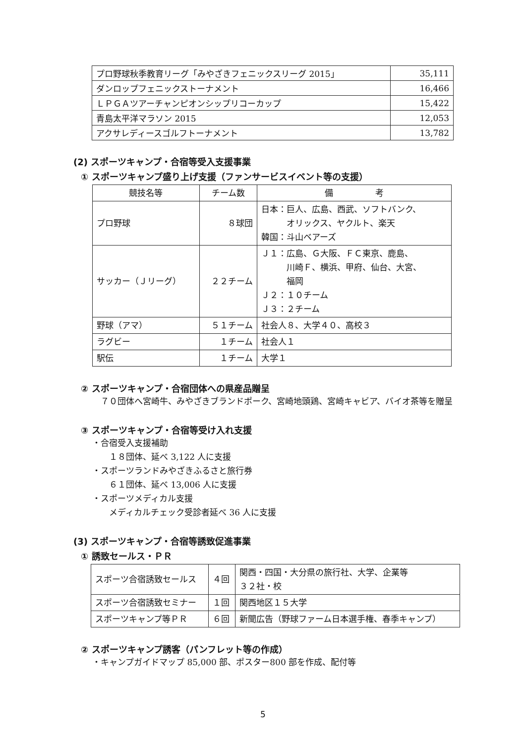| プロ野球秋季教育リーグ「みやざきフェニックスリーグ 2015」 | 35,111 |
| ダンロップフェニックストーナメント | 16,466 |
| ＬＰＧＡツアーチャンピオンシップリコーカップ | 15,422 |
| 青島太平洋マラソン 2015 | 12,053 |
| アクサレディースゴルフトーナメント | 13,782 |
(2) スポーツキャンプ・合宿等受入支援事業
① スポーツキャンプ盛り上げ支援（ファンサービスイベント等の支援）
| 競技名等 | チーム数 | 備 考 |
| --- | --- | --- |
| プロ野球 | ８球団 | 日本：巨人、広島、西武、ソフトバンク、 オリックス、ヤクルト、楽天 韓国：斗山ベアーズ |
| サッカー（Ｊリーグ） | ２２チーム | Ｊ１：広島、Ｇ大阪、ＦＣ東京、鹿島、 川崎Ｆ、横浜、甲府、仙台、大宮、 福岡 Ｊ２：１０チーム Ｊ３：２チーム |
| 野球（アマ） | ５１チーム | 社会人８、大学４０、高校３ |
| ラグビー | １チーム | 社会人１ |
| 駅伝 | １チーム | 大学１ |
② スポーツキャンプ・合宿団体への県産品贈呈
　７０団体へ宮崎牛、みやざきブランドポーク、宮崎地頭鶏、宮崎キャビア、バイオ茶等を贈呈
③ スポーツキャンプ・合宿等受け入れ支援
・合宿受入支援補助
　　１８団体、延べ 3,122 人に支援
・スポーツランドみやざきふるさと旅行券
　　６１団体、延べ 13,006 人に支援
・スポーツメディカル支援
　　メディカルチェック受診者延べ 36 人に支援
(3) スポーツキャンプ・合宿等誘致促進事業
① 誘致セールス・ＰＲ
| スポーツ合宿誘致セールス | ４回 | 関西・四国・大分県の旅行社、大学、企業等 ３２社・校 |
| スポーツ合宿誘致セミナー | １回 | 関西地区１５大学 |
| スポーツキャンプ等ＰＲ | ６回 | 新聞広告（野球ファーム日本選手権、春季キャンプ） |
② スポーツキャンプ誘客（パンフレット等の作成）
・キャンプガイドマップ 85,000 部、ポスター800 部を作成、配付等
5